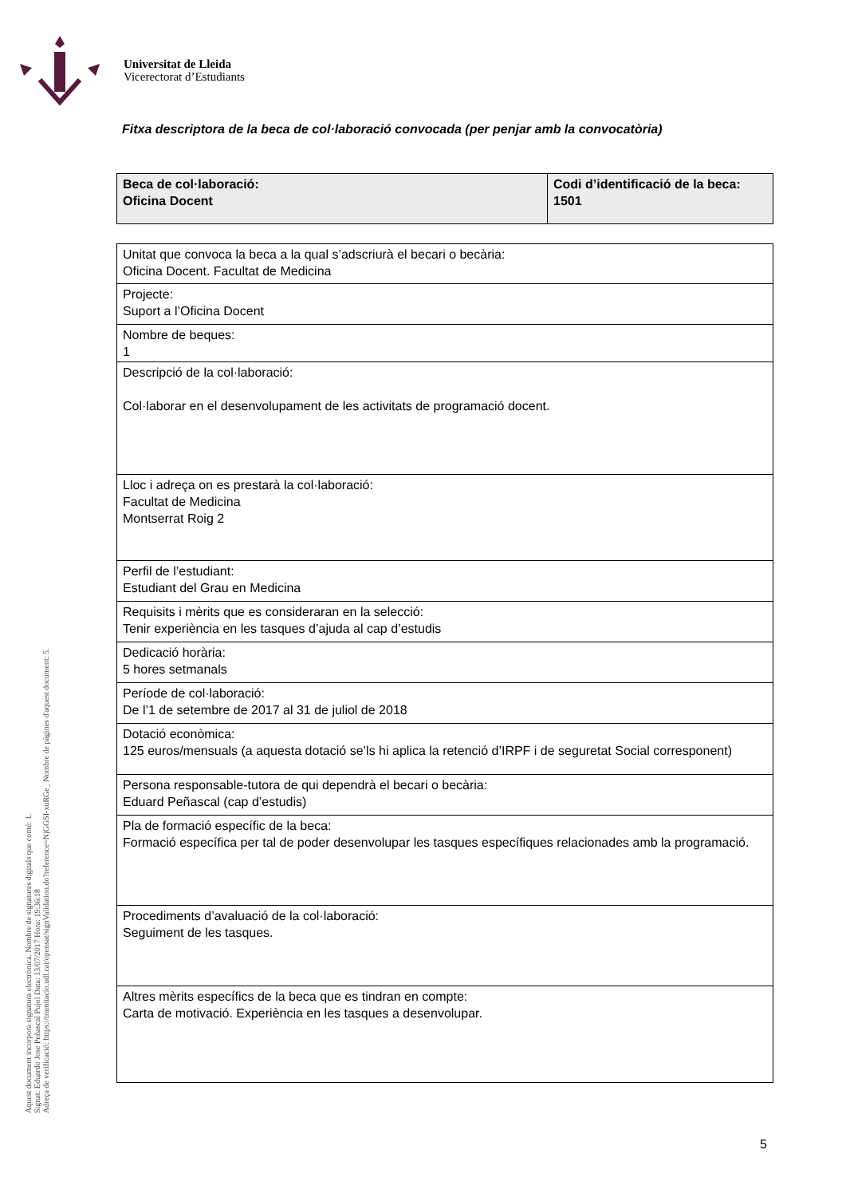Universitat de Lleida
Vicerectorat d’Estudiants
Fitxa descriptora de la beca de col·laboració convocada (per penjar amb la convocatòria)
| Beca de col·laboració: Oficina Docent | Codi d’identificació de la beca: 1501 |
| Unitat que convoca la beca a la qual s’adscriurà el becari o becària: Oficina Docent. Facultat de Medicina |
| Projecte: Suport a l’Oficina Docent |
| Nombre de beques: 1 |
| Descripció de la col·laboració: Col·laborar en el desenvolupament de les activitats de programació docent. |
| Lloc i adreça on es prestarà la col·laboració: Facultat de Medicina Montserrat Roig 2 |
| Perfil de l’estudiant: Estudiant del Grau en Medicina |
| Requisits i mèrits que es consideraran en la selecció: Tenir experiència en les tasques d’ajuda al cap d’estudis |
| Dedicació horària: 5 hores setmanals |
| Període de col·laboració: De l’1 de setembre de 2017 al 31 de juliol de 2018 |
| Dotació econòmica: 125 euros/mensuals (a aquesta dotació se’ls hi aplica la retenció d’IRPF i de seguretat Social corresponent) |
| Persona responsable-tutora de qui dependrà el becari o becària: Eduard Peñascal (cap d’estudis) |
| Pla de formació específic de la beca: Formació específica per tal de poder desenvolupar les tasques específiques relacionades amb la programació. |
| Procediments d’avaluació de la col·laboració: Seguiment de les tasques. |
| Altres mèrits específics de la beca que es tindran en compte: Carta de motivació. Experiència en les tasques a desenvolupar. |
Aquest document incorpora signatura electrònica. Nombre de signatures digitals que conté: 1.
Signat: Eduardo Jose Peñascal Pujol Data: 13/07/2017 Hora: 19:36:18
Adreça de verificació: https://tramitacio.udl.cat/opensat/signValidation.do?reference=NjGGSI-xuRGe_ Nombre de pàgines d'aquest document: 5.
5